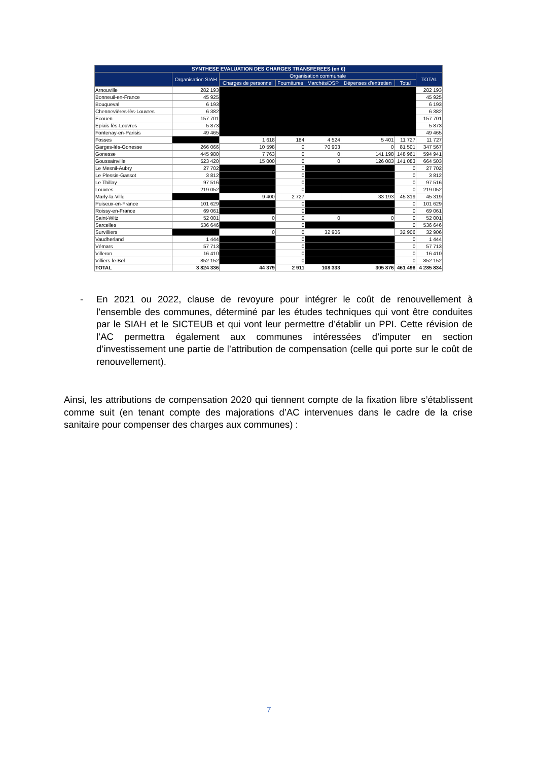| SYNTHESE EVALUATION DES CHARGES TRANSFEREES (en €) | | | | | | | |
| --- | --- | --- | --- | --- | --- | --- | --- |
| | Organisation SIAH | Organisation communale | | | | | TOTAL |
| | | Charges de personnel | Fournitures | Marchés/DSP | Dépenses d'entretien | Total | |
| Arnouville | 282 193 | | | | | | 282 193 |
| Bonneuil-en-France | 45 925 | | | | | | 45 925 |
| Bouqueval | 6 193 | | | | | | 6 193 |
| Chennevières-lès-Louvres | 6 382 | | | | | | 6 382 |
| Écouen | 157 701 | | | | | | 157 701 |
| Épiais-lès-Louvres | 5 873 | | | | | | 5 873 |
| Fontenay-en-Parisis | 49 465 | | | | | | 49 465 |
| Fosses | | 1 618 | 184 | 4 524 | 5 401 | 11 727 | 11 727 |
| Garges-lès-Gonesse | 266 066 | 10 598 | 0 | 70 903 | 0 | 81 501 | 347 567 |
| Gonesse | 445 980 | 7 763 | 0 | 0 | 141 198 | 148 961 | 594 941 |
| Goussainville | 523 420 | 15 000 | 0 | 0 | 126 083 | 141 083 | 664 503 |
| Le Mesnil-Aubry | 27 702 | | 0 | | | 0 | 27 702 |
| Le Plessis-Gassot | 3 812 | | 0 | | | 0 | 3 812 |
| Le Thillay | 97 516 | | 0 | | | 0 | 97 516 |
| Louvres | 219 052 | | 0 | | | 0 | 219 052 |
| Marly-la-Ville | | 9 400 | 2 727 | | 33 193 | 45 319 | 45 319 |
| Puiseux-en-France | 101 629 | | 0 | | | 0 | 101 629 |
| Roissy-en-France | 69 061 | | 0 | | | 0 | 69 061 |
| Saint-Witz | 52 001 | 0 | 0 | 0 | 0 | 0 | 52 001 |
| Sarcelles | 536 646 | | 0 | | | 0 | 536 646 |
| Survilliers | | 0 | 0 | 32 906 | | 32 906 | 32 906 |
| Vaudherland | 1 444 | | 0 | | | 0 | 1 444 |
| Vémars | 57 713 | | 0 | | | 0 | 57 713 |
| Villeron | 16 410 | | 0 | | | 0 | 16 410 |
| Villiers-le-Bel | 852 152 | | 0 | | | 0 | 852 152 |
| TOTAL | 3 824 336 | 44 379 | 2 911 | 108 333 | 305 876 | 461 498 | 4 285 834 |
-
En 2021 ou 2022, clause de revoyure pour intégrer le coût de renouvellement à l’ensemble des communes, déterminé par les études techniques qui vont être conduites par le SIAH et le SICTEUB et qui vont leur permettre d’établir un PPI. Cette révision de l’AC permettra également aux communes intéressées d’imputer en section d’investissement une partie de l’attribution de compensation (celle qui porte sur le coût de renouvellement).
Ainsi, les attributions de compensation 2020 qui tiennent compte de la fixation libre s’établissent comme suit (en tenant compte des majorations d’AC intervenues dans le cadre de la crise sanitaire pour compenser des charges aux communes) :
7